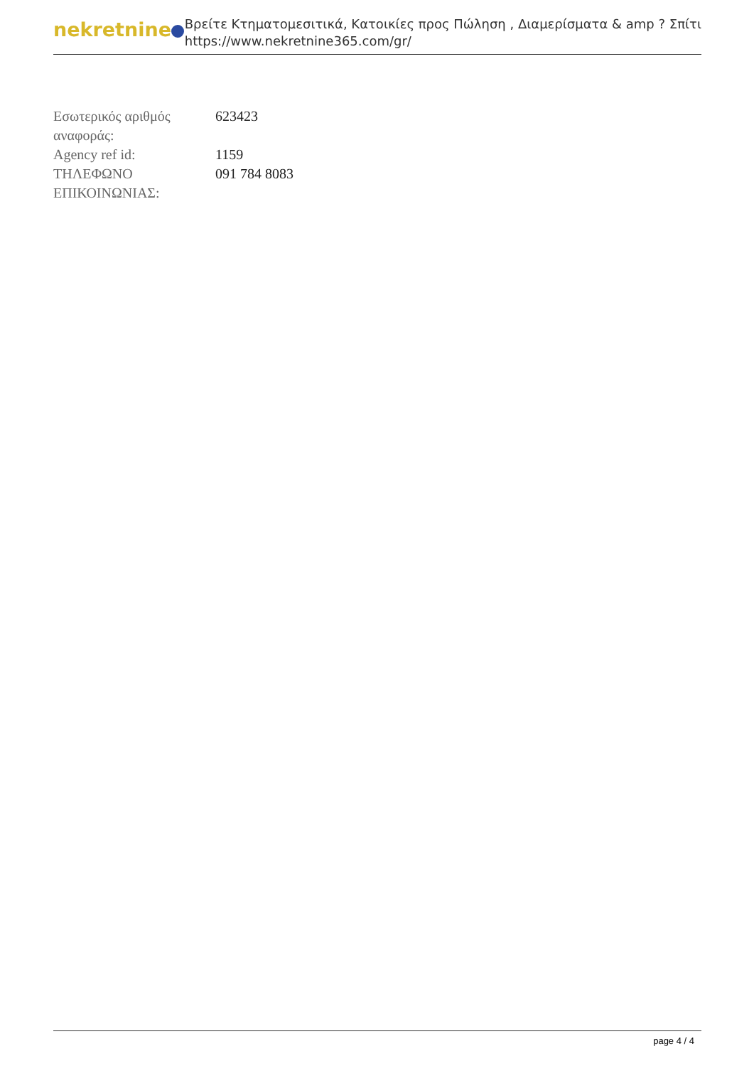nekretnine
Βρείτε Κτηματομεσιτικά, Κατοικίες προς Πώληση , Διαμερίσματα & amp ? Σπίτι
https://www.nekretnine365.com/gr/
| Εσωτερικός αριθμός αναφοράς: | 623423 |
| Agency ref id: | 1159 |
| ΤΗΛΕΦΩΝΟ ΕΠΙΚΟΙΝΩΝΙΑΣ: | 091 784 8083 |
page 4 / 4